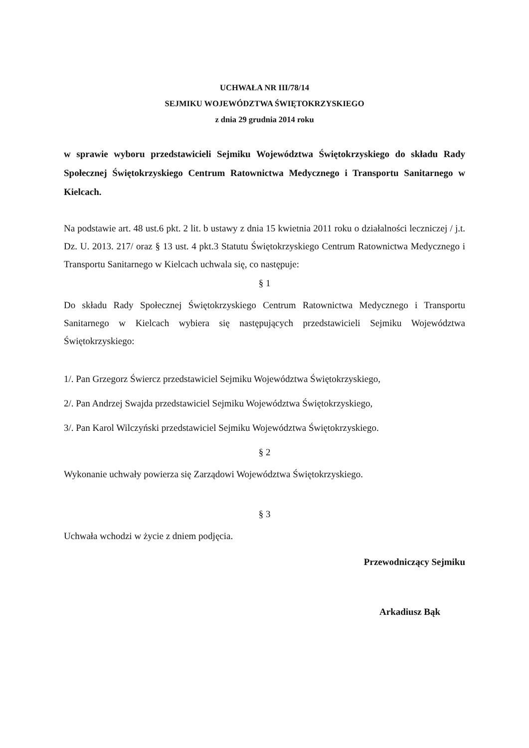UCHWAŁA NR III/78/14
SEJMIKU WOJEWÓDZTWA ŚWIĘTOKRZYSKIEGO
z dnia 29 grudnia 2014 roku
w sprawie wyboru przedstawicieli Sejmiku Województwa Świętokrzyskiego do składu Rady Społecznej Świętokrzyskiego Centrum Ratownictwa Medycznego i Transportu Sanitarnego w Kielcach.
Na podstawie art. 48 ust.6 pkt. 2 lit. b ustawy z dnia 15 kwietnia 2011 roku o działalności leczniczej / j.t. Dz. U. 2013. 217/ oraz § 13 ust. 4 pkt.3 Statutu Świętokrzyskiego Centrum Ratownictwa Medycznego i Transportu Sanitarnego w Kielcach uchwala się, co następuje:
§ 1
Do składu Rady Społecznej Świętokrzyskiego Centrum Ratownictwa Medycznego i Transportu Sanitarnego w Kielcach wybiera się następujących przedstawicieli Sejmiku Województwa Świętokrzyskiego:
1/. Pan Grzegorz Świercz przedstawiciel Sejmiku Województwa Świętokrzyskiego,
2/. Pan Andrzej Swajda przedstawiciel Sejmiku Województwa Świętokrzyskiego,
3/. Pan Karol Wilczyński przedstawiciel Sejmiku Województwa Świętokrzyskiego.
§ 2
Wykonanie uchwały powierza się Zarządowi Województwa Świętokrzyskiego.
§ 3
Uchwała wchodzi w życie z dniem podjęcia.
Przewodniczący Sejmiku
Arkadiusz Bąk